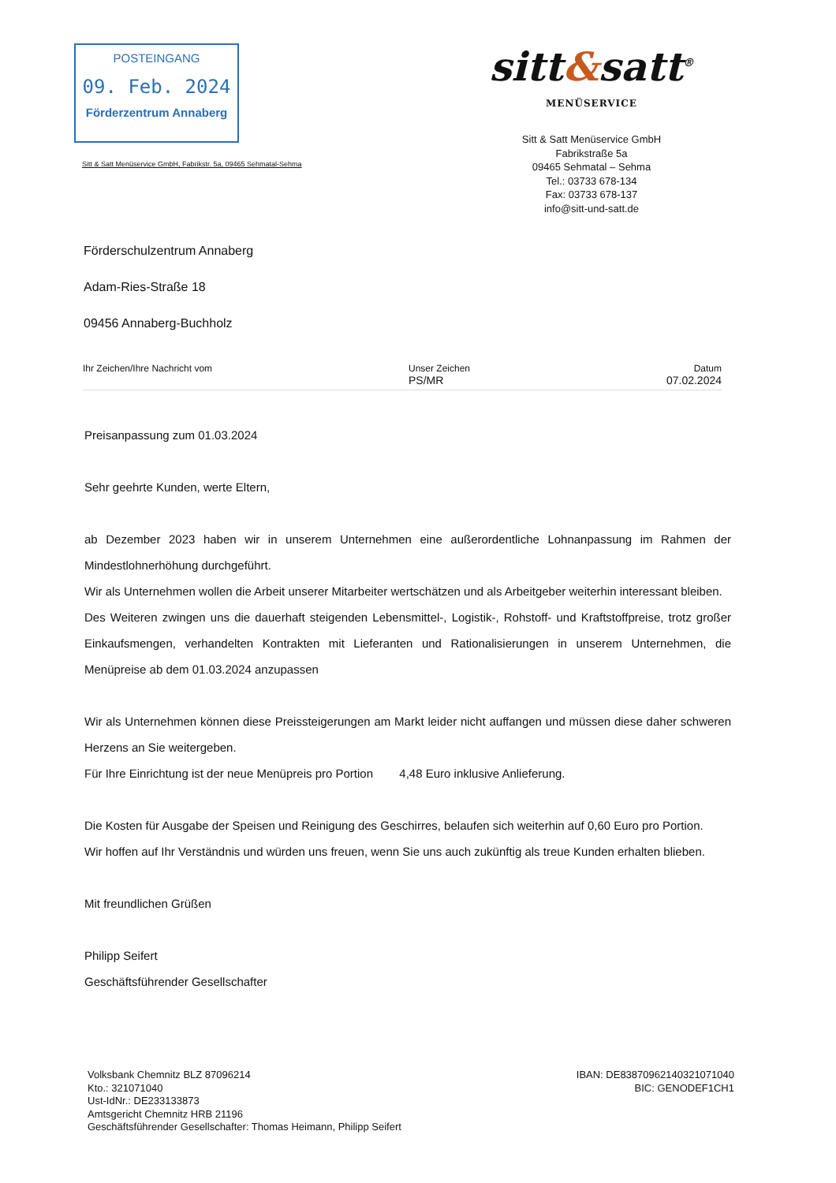POSTEINGANG
09. Feb. 2024
Förderzentrum Annaberg
sitt&satt<sup>®</sup>
MENÜSERVICE
Sitt & Satt Menüservice GmbH
Fabrikstraße 5a
09465 Sehmatal – Sehma
Tel.: 03733 678-134
Fax: 03733 678-137
info@sitt-und-satt.de
Sitt & Satt Menüservice GmbH, Fabrikstr. 5a, 09465 Sehmatal-Sehma
Förderschulzentrum Annaberg
Adam-Ries-Straße 18
09456 Annaberg-Buchholz
Ihr Zeichen/Ihre Nachricht vom Unser Zeichen
PS/MR Datum
07.02.2024
Preisanpassung zum 01.03.2024
Sehr geehrte Kunden, werte Eltern,
ab Dezember 2023 haben wir in unserem Unternehmen eine außerordentliche Lohnanpassung im Rahmen der Mindestlohnerhöhung durchgeführt.
Wir als Unternehmen wollen die Arbeit unserer Mitarbeiter wertschätzen und als Arbeitgeber weiterhin interessant bleiben.
Des Weiteren zwingen uns die dauerhaft steigenden Lebensmittel-, Logistik-, Rohstoff- und Kraftstoffpreise, trotz großer Einkaufsmengen, verhandelten Kontrakten mit Lieferanten und Rationalisierungen in unserem Unternehmen, die Menüpreise ab dem 01.03.2024 anzupassen
Wir als Unternehmen können diese Preissteigerungen am Markt leider nicht auffangen und müssen diese daher schweren Herzens an Sie weitergeben.
Für Ihre Einrichtung ist der neue Menüpreis pro Portion 4,48 Euro inklusive Anlieferung.
Die Kosten für Ausgabe der Speisen und Reinigung des Geschirres, belaufen sich weiterhin auf 0,60 Euro pro Portion.
Wir hoffen auf Ihr Verständnis und würden uns freuen, wenn Sie uns auch zukünftig als treue Kunden erhalten blieben.
Mit freundlichen Grüßen
Philipp Seifert
Geschäftsführender Gesellschafter
Volksbank Chemnitz BLZ 87096214
Kto.: 321071040
Ust-IdNr.: DE233133873
Amtsgericht Chemnitz HRB 21196
Geschäftsführender Gesellschafter: Thomas Heimann, Philipp Seifert
IBAN: DE83870962140321071040
BIC: GENODEF1CH1